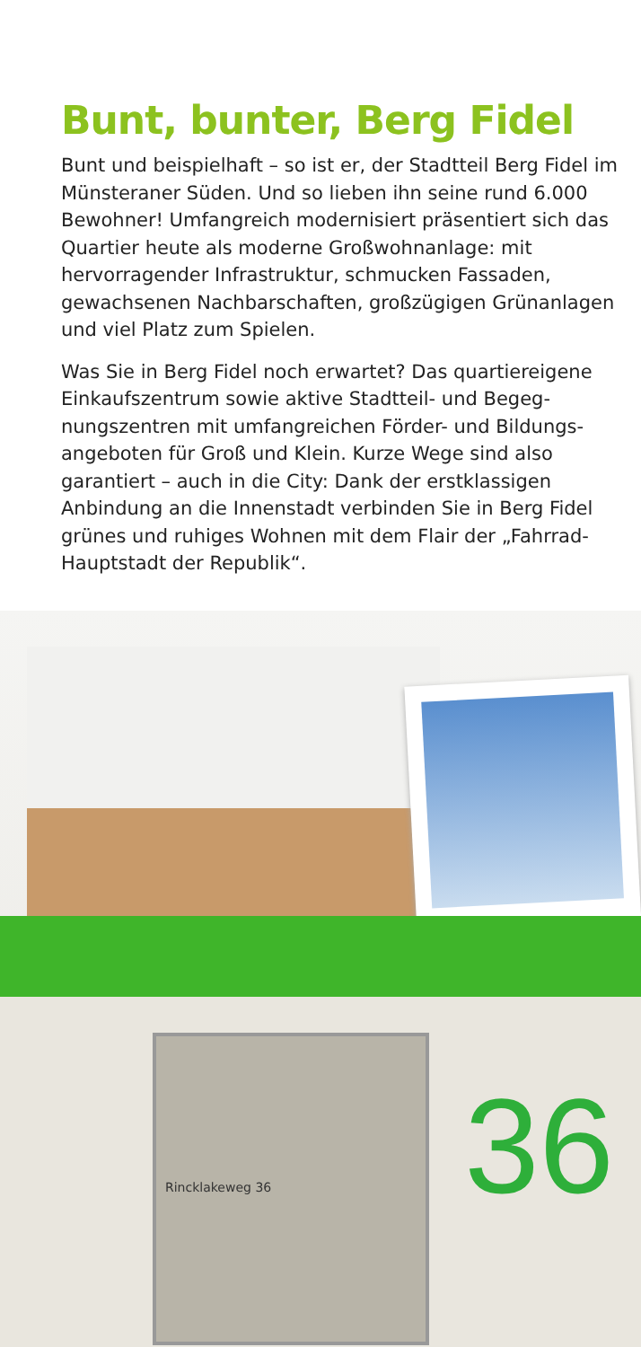Bunt, bunter, Berg Fidel
Bunt und beispielhaft – so ist er, der Stadtteil Berg Fidel im Münsteraner Süden. Und so lieben ihn seine rund 6.000 Bewohner! Umfangreich modernisiert präsentiert sich das Quartier heute als moderne Großwohnanlage: mit hervorragender Infrastruktur, schmucken Fassaden, gewachsenen Nachbarschaften, großzügigen Grün­anlagen und viel Platz zum Spielen.
Was Sie in Berg Fidel noch erwartet? Das quartiereigene Einkaufszentrum sowie aktive Stadtteil- und Begeg­nungszentren mit umfangreichen Förder- und Bildungs­angeboten für Groß und Klein. Kurze Wege sind also garantiert – auch in die City: Dank der erstklassigen Anbindung an die Innenstadt verbinden Sie in Berg Fidel grünes und ruhiges Wohnen mit dem Flair der „Fahrrad-Hauptstadt der Republik“.
Rincklakeweg 36
36